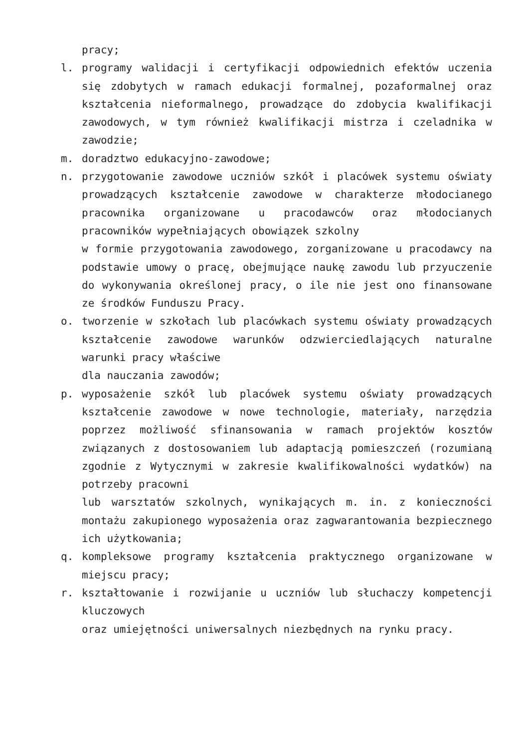pracy;
l. programy walidacji i certyfikacji odpowiednich efektów uczenia się zdobytych w ramach edukacji formalnej, pozaformalnej oraz kształcenia nieformalnego, prowadzące do zdobycia kwalifikacji zawodowych, w tym również kwalifikacji mistrza i czeladnika w zawodzie;
m. doradztwo edukacyjno-zawodowe;
n. przygotowanie zawodowe uczniów szkół i placówek systemu oświaty prowadzących kształcenie zawodowe w charakterze młodocianego pracownika organizowane u pracodawców oraz młodocianych pracowników wypełniających obowiązek szkolny
w formie przygotowania zawodowego, zorganizowane u pracodawcy na podstawie umowy o pracę, obejmujące naukę zawodu lub przyuczenie do wykonywania określonej pracy, o ile nie jest ono finansowane ze środków Funduszu Pracy.
o. tworzenie w szkołach lub placówkach systemu oświaty prowadzących kształcenie zawodowe warunków odzwierciedlających naturalne warunki pracy właściwe
dla nauczania zawodów;
p. wyposażenie szkół lub placówek systemu oświaty prowadzących kształcenie zawodowe w nowe technologie, materiały, narzędzia poprzez możliwość sfinansowania w ramach projektów kosztów związanych z dostosowaniem lub adaptacją pomieszczeń (rozumianą zgodnie z Wytycznymi w zakresie kwalifikowalności wydatków) na potrzeby pracowni
lub warsztatów szkolnych, wynikających m. in. z konieczności montażu zakupionego wyposażenia oraz zagwarantowania bezpiecznego ich użytkowania;
q. kompleksowe programy kształcenia praktycznego organizowane w miejscu pracy;
r. kształtowanie i rozwijanie u uczniów lub słuchaczy kompetencji kluczowych
oraz umiejętności uniwersalnych niezbędnych na rynku pracy.